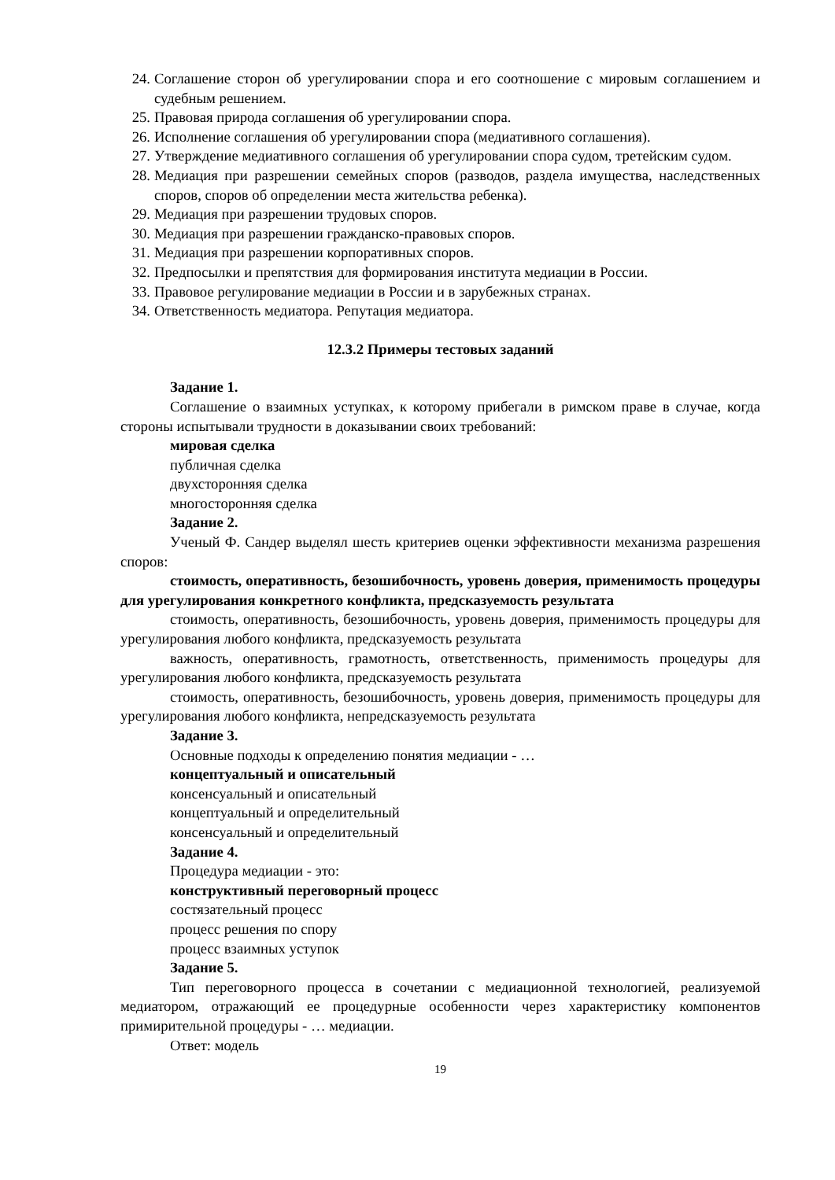24. Соглашение сторон об урегулировании спора и его соотношение с мировым соглашением и судебным решением.
25. Правовая природа соглашения об урегулировании спора.
26. Исполнение соглашения об урегулировании спора (медиативного соглашения).
27. Утверждение медиативного соглашения об урегулировании спора судом, третейским судом.
28. Медиация при разрешении семейных споров (разводов, раздела имущества, наследственных споров, споров об определении места жительства ребенка).
29. Медиация при разрешении трудовых споров.
30. Медиация при разрешении гражданско-правовых споров.
31. Медиация при разрешении корпоративных споров.
32. Предпосылки и препятствия для формирования института медиации в России.
33. Правовое регулирование медиации в России и в зарубежных странах.
34. Ответственность медиатора. Репутация медиатора.
12.3.2 Примеры тестовых заданий
Задание 1.
Соглашение о взаимных уступках, к которому прибегали в римском праве в случае, когда стороны испытывали трудности в доказывании своих требований:
мировая сделка
публичная сделка
двухсторонняя сделка
многосторонняя сделка
Задание 2.
Ученый Ф. Сандер выделял шесть критериев оценки эффективности механизма разрешения споров:
стоимость, оперативность, безошибочность, уровень доверия, применимость процедуры для урегулирования конкретного конфликта, предсказуемость результата
стоимость, оперативность, безошибочность, уровень доверия, применимость процедуры для урегулирования любого конфликта, предсказуемость результата
важность, оперативность, грамотность, ответственность, применимость процедуры для урегулирования любого конфликта, предсказуемость результата
стоимость, оперативность, безошибочность, уровень доверия, применимость процедуры для урегулирования любого конфликта, непредсказуемость результата
Задание 3.
Основные подходы к определению понятия медиации - …
концептуальный и описательный
консенсуальный и описательный
концептуальный и определительный
консенсуальный и определительный
Задание 4.
Процедура медиации - это:
конструктивный переговорный процесс
состязательный процесс
процесс решения по спору
процесс взаимных уступок
Задание 5.
Тип переговорного процесса в сочетании с медиационной технологией, реализуемой медиатором, отражающий ее процедурные особенности через характеристику компонентов примирительной процедуры - … медиации.
Ответ: модель
19